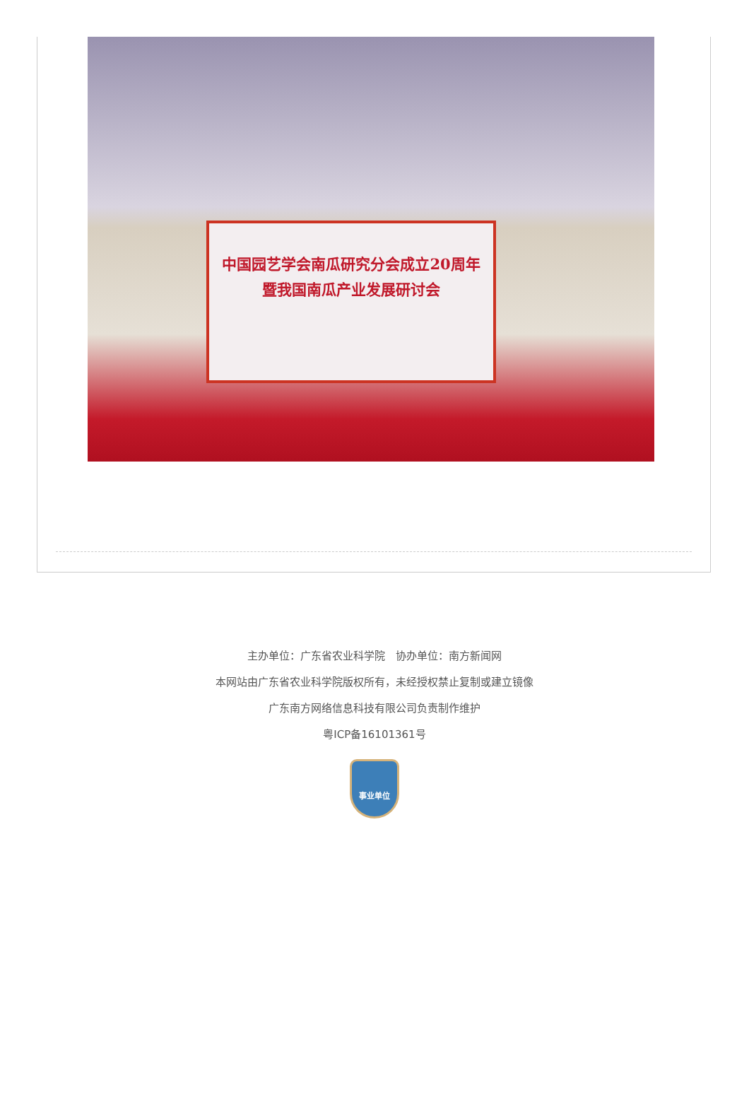中国园艺学会南瓜研究分会成立20周年
暨我国南瓜产业发展研讨会
主办单位：广东省农业科学院　协办单位：南方新闻网
本网站由广东省农业科学院版权所有，未经授权禁止复制或建立镜像
广东南方网络信息科技有限公司负责制作维护
粤ICP备16101361号
事业单位